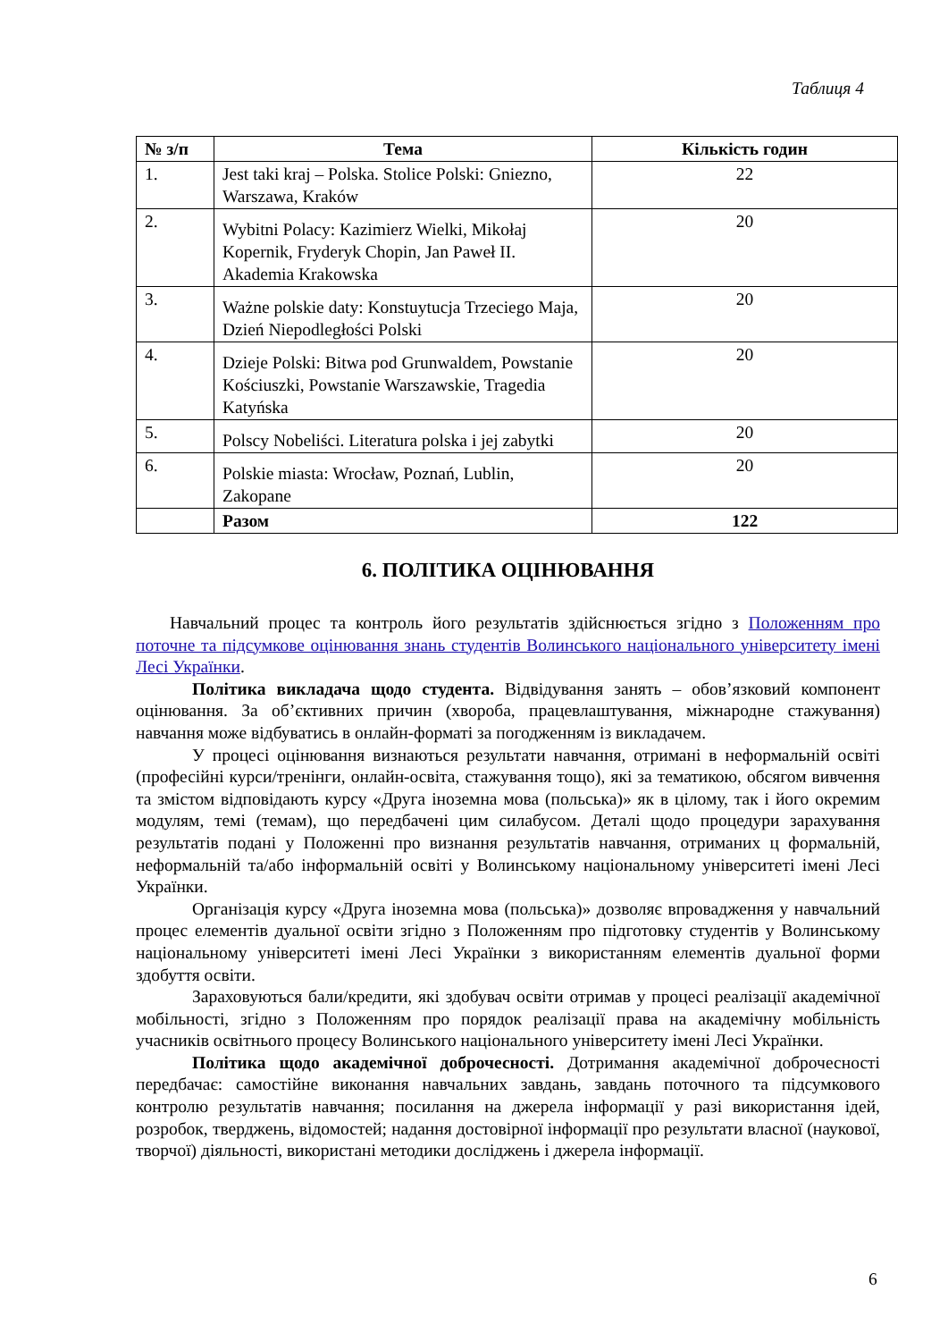Таблиця 4
| № з/п | Тема | Кількість годин |
| --- | --- | --- |
| 1. | Jest taki kraj – Polska. Stolice Polski: Gniezno, Warszawa, Kraków | 22 |
| 2. | Wybitni Polacy: Kazimierz Wielki, Mikołaj Kopernik, Fryderyk Chopin, Jan Paweł II. Akademia Krakowska | 20 |
| 3. | Ważne polskie daty: Konstuytucja Trzeciego Maja, Dzień Niepodległości Polski | 20 |
| 4. | Dzieje Polski: Bitwa pod Grunwaldem, Powstanie Kościuszki, Powstanie Warszawskie, Tragedia Katyńska | 20 |
| 5. | Polscy Nobeliści. Literatura polska i jej zabytki | 20 |
| 6. | Polskie miasta: Wrocław, Poznań, Lublin, Zakopane | 20 |
| | Разом | 122 |
6. ПОЛІТИКА ОЦІНЮВАННЯ
Навчальний процес та контроль його результатів здійснюється згідно з Положенням про поточне та підсумкове оцінювання знань студентів Волинського національного університету імені Лесі Українки.
Політика викладача щодо студента. Відвідування занять – обов’язковий компонент оцінювання. За об’єктивних причин (хвороба, працевлаштування, міжнародне стажування) навчання може відбуватись в онлайн-форматі за погодженням із викладачем.
У процесі оцінювання визнаються результати навчання, отримані в неформальній освіті (професійні курси/тренінги, онлайн-освіта, стажування тощо), які за тематикою, обсягом вивчення та змістом відповідають курсу «Друга іноземна мова (польська)» як в цілому, так і його окремим модулям, темі (темам), що передбачені цим силабусом. Деталі щодо процедури зарахування результатів подані у Положенні про визнання результатів навчання, отриманих ц формальній, неформальній та/або інформальній освіті у Волинському національному університеті імені Лесі Українки.
Організація курсу «Друга іноземна мова (польська)» дозволяє впровадження у навчальний процес елементів дуальної освіти згідно з Положенням про підготовку студентів у Волинському національному університеті імені Лесі Українки з використанням елементів дуальної форми здобуття освіти.
Зараховуються бали/кредити, які здобувач освіти отримав у процесі реалізації академічної мобільності, згідно з Положенням про порядок реалізації права на академічну мобільність учасників освітнього процесу Волинського національного університету імені Лесі Українки.
Політика щодо академічної доброчесності. Дотримання академічної доброчесності передбачає: самостійне виконання навчальних завдань, завдань поточного та підсумкового контролю результатів навчання; посилання на джерела інформації у разі використання ідей, розробок, тверджень, відомостей; надання достовірної інформації про результати власної (наукової, творчої) діяльності, використані методики досліджень і джерела інформації.
6